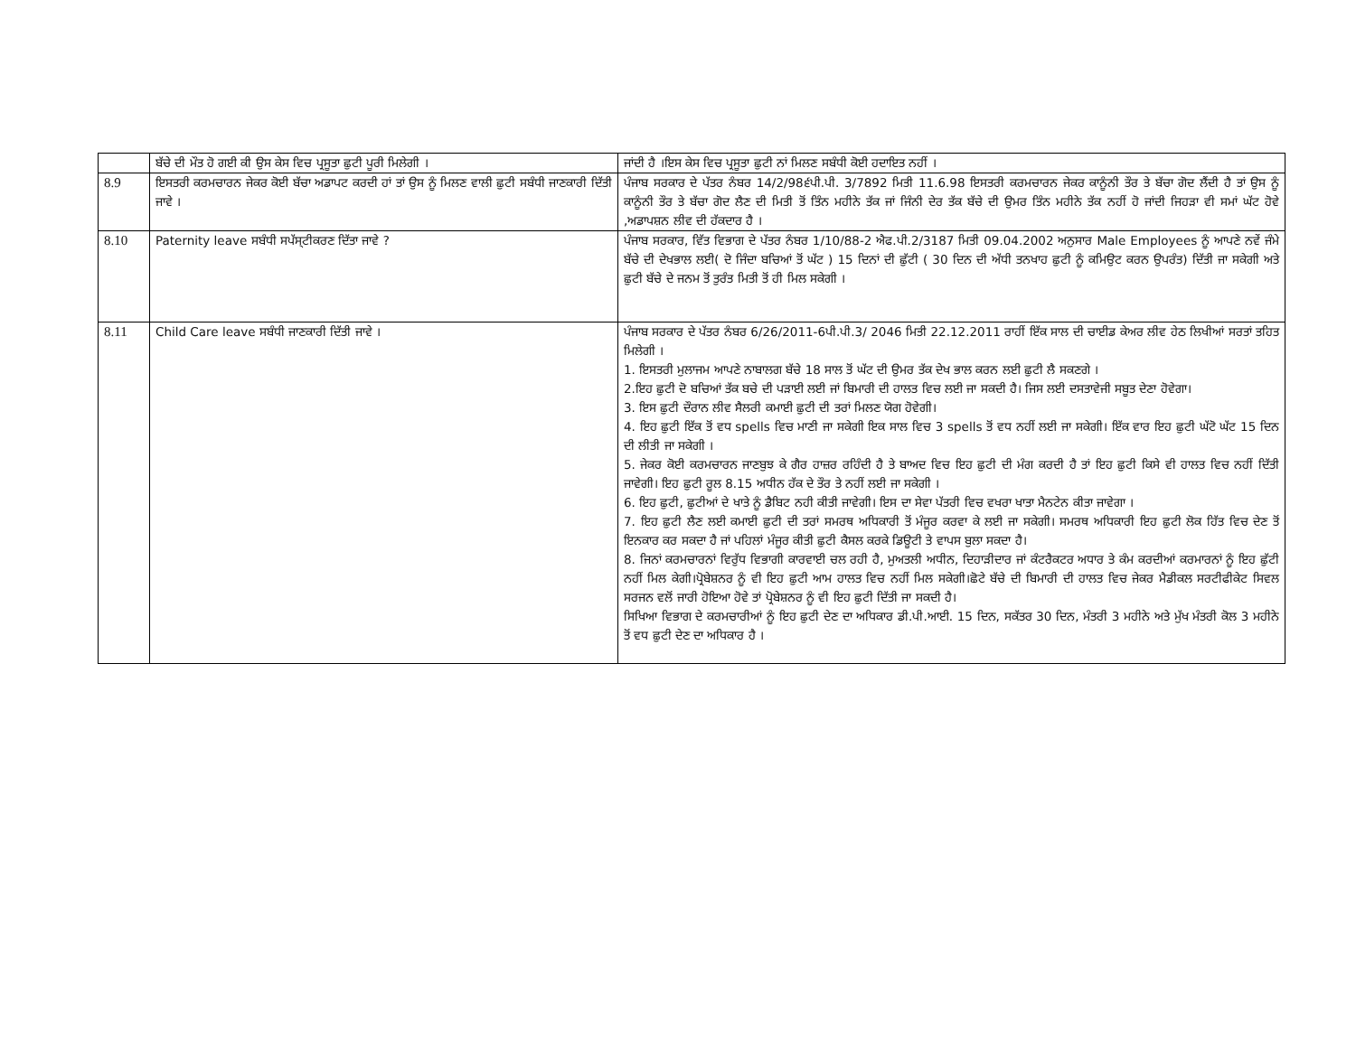| | ਬੱਚੇ ਦੀ ਮੌਤ ਹੋ ਗਈ ਕੀ ਉਸ ਕੇਸ ਵਿਚ ਪ੍ਰਸੂਤਾ ਛੁਟੀ ਪੂਰੀ ਮਿਲੇਗੀ । | ਜਾਂਦੀ ਹੈ ।ਇਸ ਕੇਸ ਵਿਚ ਪ੍ਰਸੂਤਾ ਛੁਟੀ ਨਾਂ ਮਿਲਣ ਸਬੰਧੀ ਕੋਈ ਹਦਾਇਤ ਨਹੀਂ । |
| 8.9 | ਇਸਤਰੀ ਕਰਮਚਾਰਨ ਜੇਕਰ ਕੋਈ ਬੱਚਾ ਅਡਾਪਟ ਕਰਦੀ ਹਾਂ ਤਾਂ ਉਸ ਨੂੰ ਮਿਲਣ ਵਾਲੀ ਛੁਟੀ ਸਬੰਧੀ ਜਾਣਕਾਰੀ ਦਿੱਤੀ ਜਾਵੇ । | ਪੰਜਾਬ ਸਰਕਾਰ ਦੇ ਪੱਤਰ ਨੰਬਰ 14/2/98੬ਪੀ.ਪੀ. 3/7892 ਮਿਤੀ 11.6.98 ਇਸਤਰੀ ਕਰਮਚਾਰਨ ਜੇਕਰ ਕਾਨੂੰਨੀ ਤੌਰ ਤੇ ਬੱਚਾ ਗੋਦ ਲੈਂਦੀ ਹੈ ਤਾਂ ਉਸ ਨੂੰ ਕਾਨੂੰਨੀ ਤੌਰ ਤੇ ਬੱਚਾ ਗੋਦ ਲੈਣ ਦੀ ਮਿਤੀ ਤੋਂ ਤਿੰਨ ਮਹੀਨੇ ਤੱਕ ਜਾਂ ਜਿੰਨੀ ਦੇਰ ਤੱਕ ਬੱਚੇ ਦੀ ਉਮਰ ਤਿੰਨ ਮਹੀਨੇ ਤੱਕ ਨਹੀਂ ਹੋ ਜਾਂਦੀ ਜਿਹੜਾ ਵੀ ਸਮਾਂ ਘੱਟ ਹੋਵੇ ,ਅਡਾਪਸ਼ਨ ਲੀਵ ਦੀ ਹੱਕਦਾਰ ਹੈ । |
| 8.10 | Paternity leave ਸਬੰਧੀ ਸਪੱਸ੍ਟੀਕਰਣ ਦਿੱਤਾ ਜਾਵੇ ? | ਪੰਜਾਬ ਸਰਕਾਰ, ਵਿੱਤ ਵਿਭਾਗ ਦੇ ਪੱਤਰ ਨੰਬਰ 1/10/88-2 ਐਫ.ਪੀ.2/3187 ਮਿਤੀ 09.04.2002 ਅਨੁਸਾਰ Male Employees ਨੂੰ ਆਪਣੇ ਨਵੇਂ ਜੰਮੇ ਬੱਚੇ ਦੀ ਦੇਖਭਾਲ ਲਈ( ਦੋ ਜਿੰਦਾ ਬਚਿਆਂ ਤੋਂ ਘੱਟ ) 15 ਦਿਨਾਂ ਦੀ ਛੁੱਟੀ ( 30 ਦਿਨ ਦੀ ਅੱਧੀ ਤਨਖਾਹ ਛੁਟੀ ਨੂੰ ਕਮਿਉਟ ਕਰਨ ਉਪਰੰਤ) ਦਿੱਤੀ ਜਾ ਸਕੇਗੀ ਅਤੇ ਛੁਟੀ ਬੱਚੇ ਦੇ ਜਨਮ ਤੋਂ ਤੁਰੰਤ ਮਿਤੀ ਤੋਂ ਹੀ ਮਿਲ ਸਕੇਗੀ । |
| 8.11 | Child Care leave ਸਬੰਧੀ ਜਾਣਕਾਰੀ ਦਿੱਤੀ ਜਾਵੇ । | ਪੰਜਾਬ ਸਰਕਾਰ ਦੇ ਪੱਤਰ ਨੰਬਰ 6/26/2011-6ਪੀ.ਪੀ.3/ 2046 ਮਿਤੀ 22.12.2011 ਰਾਹੀਂ ਇੱਕ ਸਾਲ ਦੀ ਚਾਈਡ ਕੇਅਰ ਲੀਵ ਹੇਠ ਲਿਖੀਆਂ ਸਰਤਾਂ ਤਹਿਤ ਮਿਲੇਗੀ । 1. ਇਸਤਰੀ ਮੁਲਾਜਮ ਆਪਣੇ ਨਾਬਾਲਗ ਬੱਚੇ 18 ਸਾਲ ਤੋਂ ਘੱਟ ਦੀ ਉਮਰ ਤੱਕ ਦੇਖ ਭਾਲ ਕਰਨ ਲਈ ਛੁਟੀ ਲੈ ਸਕਣਗੇ । 2.ਇਹ ਛੁਟੀ ਦੋ ਬਚਿਆਂ ਤੱਕ ਬਚੇ ਦੀ ਪੜਾਈ ਲਈ ਜਾਂ ਬਿਮਾਰੀ ਦੀ ਹਾਲਤ ਵਿਚ ਲਈ ਜਾ ਸਕਦੀ ਹੈ। ਜਿਸ ਲਈ ਦਸਤਾਵੇਜੀ ਸਬੂਤ ਦੇਣਾ ਹੋਵੇਗਾ। 3. ਇਸ ਛੁਟੀ ਦੌਰਾਨ ਲੀਵ ਸੈਲਰੀ ਕਮਾਈ ਛੁਟੀ ਦੀ ਤਰਾਂ ਮਿਲਣ ਯੋਗ ਹੋਵੇਗੀ। 4. ਇਹ ਛੁਟੀ ਇੱਕ ਤੋਂ ਵਧ spells ਵਿਚ ਮਾਣੀ ਜਾ ਸਕੇਗੀ ਇਕ ਸਾਲ ਵਿਚ 3 spells ਤੋਂ ਵਧ ਨਹੀਂ ਲਈ ਜਾ ਸਕੇਗੀ। ਇੱਕ ਵਾਰ ਇਹ ਛੁਟੀ ਘੱਟੋ ਘੱਟ 15 ਦਿਨ ਦੀ ਲੀਤੀ ਜਾ ਸਕੇਗੀ । 5. ਜੇਕਰ ਕੋਈ ਕਰਮਚਾਰਨ ਜਾਣਬੁਝ ਕੇ ਗੈਰ ਹਾਜ਼ਰ ਰਹਿੰਦੀ ਹੈ ਤੇ ਬਾਅਦ ਵਿਚ ਇਹ ਛੁਟੀ ਦੀ ਮੰਗ ਕਰਦੀ ਹੈ ਤਾਂ ਇਹ ਛੁਟੀ ਕਿਸੇ ਵੀ ਹਾਲਤ ਵਿਚ ਨਹੀਂ ਦਿੱਤੀ ਜਾਵੇਗੀ। ਇਹ ਛੁਟੀ ਰੂਲ 8.15 ਅਧੀਨ ਹੱਕ ਦੇ ਤੌਰ ਤੇ ਨਹੀਂ ਲਈ ਜਾ ਸਕੇਗੀ । 6. ਇਹ ਛੁਟੀ, ਛੁਟੀਆਂ ਦੇ ਖਾਤੇ ਨੂੰ ਡੈਬਿਟ ਨਹੀ ਕੀਤੀ ਜਾਵੇਗੀ। ਇਸ ਦਾ ਸੇਵਾ ਪੱਤਰੀ ਵਿਚ ਵਖਰਾ ਖਾਤਾ ਮੈਨਟੇਨ ਕੀਤਾ ਜਾਵੇਗਾ । 7. ਇਹ ਛੁਟੀ ਲੈਣ ਲਈ ਕਮਾਈ ਛੁਟੀ ਦੀ ਤਰਾਂ ਸਮਰਥ ਅਧਿਕਾਰੀ ਤੋਂ ਮੰਜੂਰ ਕਰਵਾ ਕੇ ਲਈ ਜਾ ਸਕੇਗੀ। ਸਮਰਥ ਅਧਿਕਾਰੀ ਇਹ ਛੁਟੀ ਲੋਕ ਹਿੱਤ ਵਿਚ ਦੇਣ ਤੋਂ ਇਨਕਾਰ ਕਰ ਸਕਦਾ ਹੈ ਜਾਂ ਪਹਿਲਾਂ ਮੰਜੂਰ ਕੀਤੀ ਛੁਟੀ ਕੈਸਲ ਕਰਕੇ ਡਿਊਟੀ ਤੇ ਵਾਪਸ ਬੁਲਾ ਸਕਦਾ ਹੈ। 8. ਜਿਨਾਂ ਕਰਮਚਾਰਨਾਂ ਵਿਰੁੱਧ ਵਿਭਾਗੀ ਕਾਰਵਾਈ ਚਲ ਰਹੀ ਹੈ, ਮੁਅਤਲੀ ਅਧੀਨ, ਦਿਹਾੜੀਦਾਰ ਜਾਂ ਕੰਟਰੈਕਟਰ ਅਧਾਰ ਤੇ ਕੰਮ ਕਰਦੀਆਂ ਕਰਮਾਰਨਾਂ ਨੂੰ ਇਹ ਛੁੱਟੀ ਨਹੀਂ ਮਿਲ ਕੇਗੀ।ਪ੍ਰੋਬੇਸ਼ਨਰ ਨੂੰ ਵੀ ਇਹ ਛੁਟੀ ਆਮ ਹਾਲਤ ਵਿਚ ਨਹੀਂ ਮਿਲ ਸਕੇਗੀ।ਛੋਟੇ ਬੱਚੇ ਦੀ ਬਿਮਾਰੀ ਦੀ ਹਾਲਤ ਵਿਚ ਜੇਕਰ ਮੈਡੀਕਲ ਸਰਟੀਫੀਕੇਟ ਸਿਵਲ ਸਰਜਨ ਵਲੋਂ ਜਾਰੀ ਹੋਇਆ ਹੋਵੇ ਤਾਂ ਪ੍ਰੋਬੇਸ਼ਨਰ ਨੂੰ ਵੀ ਇਹ ਛੁਟੀ ਦਿੱਤੀ ਜਾ ਸਕਦੀ ਹੈ। ਸਿਖਿਆ ਵਿਭਾਗ ਦੇ ਕਰਮਚਾਰੀਆਂ ਨੂੰ ਇਹ ਛੁਟੀ ਦੇਣ ਦਾ ਅਧਿਕਾਰ ਡੀ.ਪੀ.ਆਈ. 15 ਦਿਨ, ਸਕੱਤਰ 30 ਦਿਨ, ਮੰਤਰੀ 3 ਮਹੀਨੇ ਅਤੇ ਮੁੱਖ ਮੰਤਰੀ ਕੋਲ 3 ਮਹੀਨੇ ਤੋਂ ਵਧ ਛੁਟੀ ਦੇਣ ਦਾ ਅਧਿਕਾਰ ਹੈ । |